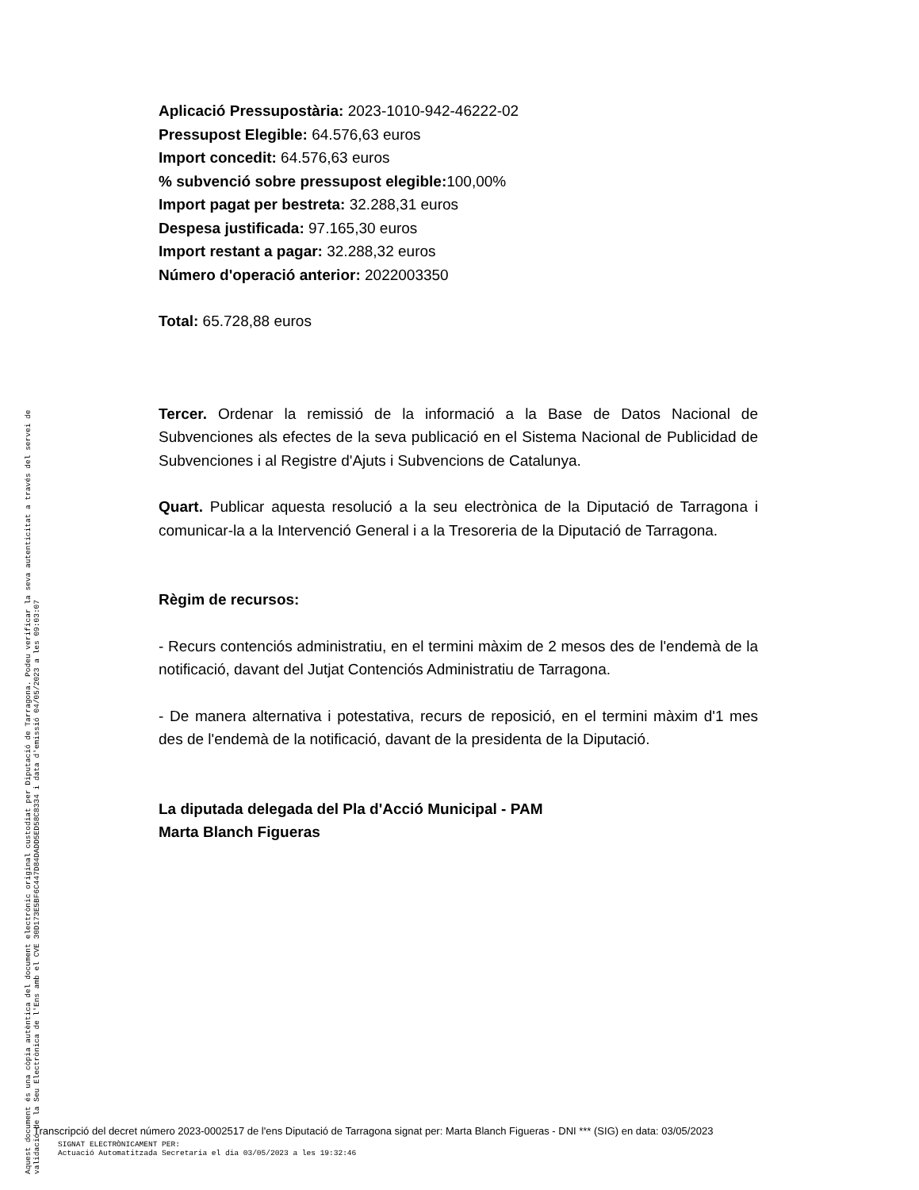Aplicació Pressupostària: 2023-1010-942-46222-02
Pressupost Elegible: 64.576,63 euros
Import concedit: 64.576,63 euros
% subvenció sobre pressupost elegible: 100,00%
Import pagat per bestreta: 32.288,31 euros
Despesa justificada: 97.165,30 euros
Import restant a pagar: 32.288,32 euros
Número d'operació anterior: 2022003350
Total: 65.728,88 euros
Tercer. Ordenar la remissió de la informació a la Base de Datos Nacional de Subvenciones als efectes de la seva publicació en el Sistema Nacional de Publicidad de Subvenciones i al Registre d'Ajuts i Subvencions de Catalunya.
Quart. Publicar aquesta resolució a la seu electrònica de la Diputació de Tarragona i comunicar-la a la Intervenció General i a la Tresoreria de la Diputació de Tarragona.
Règim de recursos:
- Recurs contenciós administratiu, en el termini màxim de 2 mesos des de l'endemà de la notificació, davant del Jutjat Contenciós Administratiu de Tarragona.
- De manera alternativa i potestativa, recurs de reposició, en el termini màxim d'1 mes des de l'endemà de la notificació, davant de la presidenta de la Diputació.
La diputada delegada del Pla d'Acció Municipal - PAM
Marta Blanch Figueras
Aquest document és una còpia autèntica del document electrònic original custodiat per Diputació de Tarragona. Podeu verificar la seva autenticitat a través del servei de validació de la Seu Electrònica de l'Ens amb el CVE 30D173E5BF6C447D84DADD5ED58C8334 i data d'emissió 04/05/2023 a les 09:03:07
Transcripció del decret número 2023-0002517 de l'ens Diputació de Tarragona signat per: Marta Blanch Figueras - DNI *** (SIG) en data: 03/05/2023
SIGNAT ELECTRÒNICAMENT PER:
Actuació Automatitzada Secretaria el dia 03/05/2023 a les 19:32:46